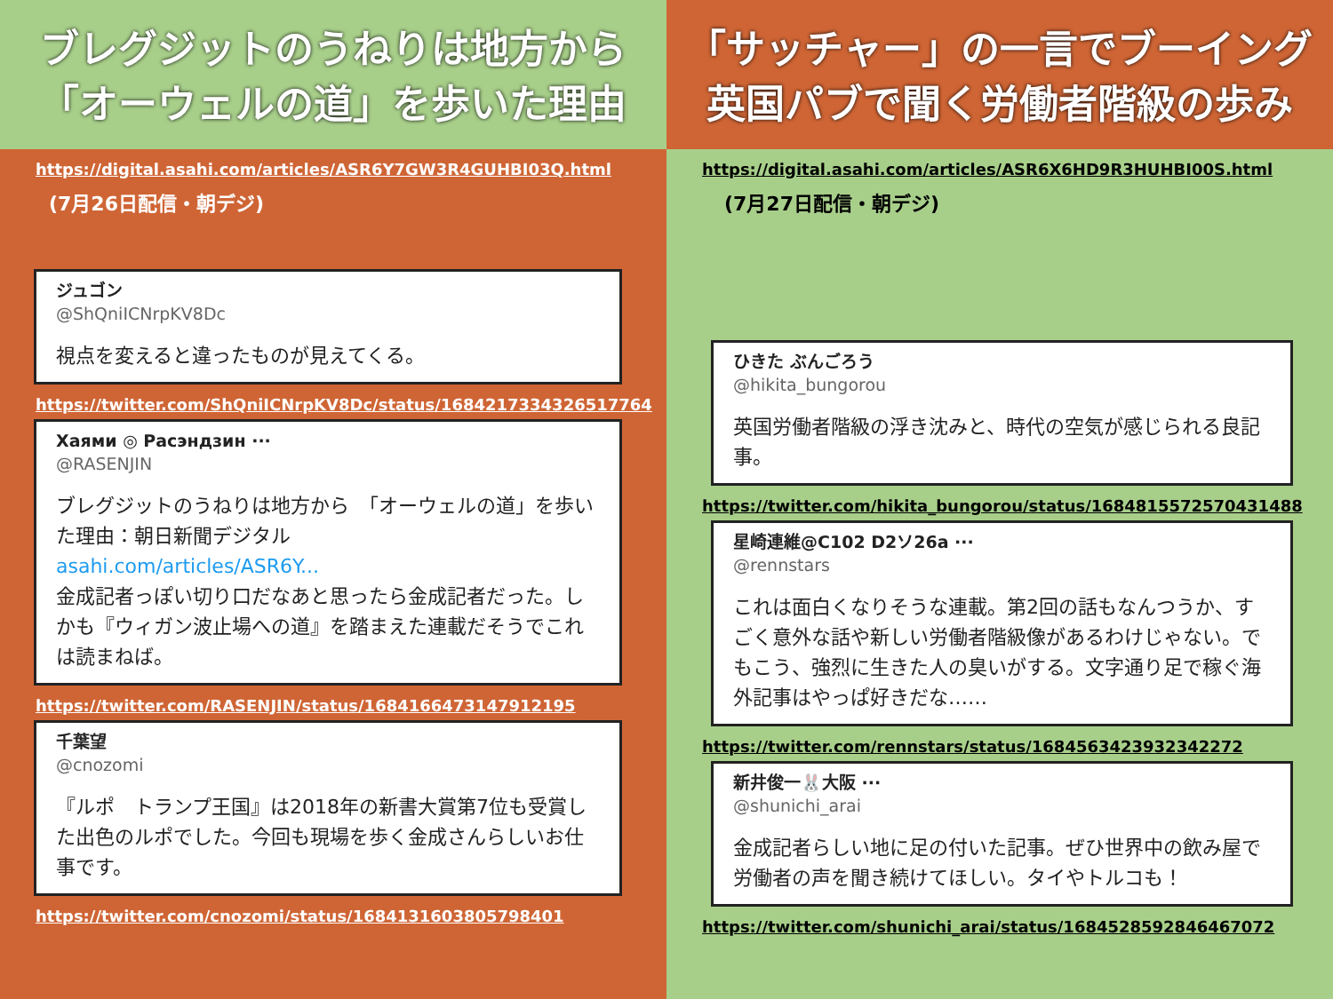ブレグジットのうねりは地方から
「オーウェルの道」を歩いた理由
https://digital.asahi.com/articles/ASR6Y7GW3R4GUHBI03Q.html
(7月26日配信・朝デジ)
ジュゴン
@ShQniICNrpKV8Dc
視点を変えると違ったものが見えてくる。
https://twitter.com/ShQniICNrpKV8Dc/status/1684217334326517764
Хаями ◎ Расэндзин ···
@RASENJIN
ブレグジットのうねりは地方から　「オーウェルの道」を歩いた理由：朝日新聞デジタル
asahi.com/articles/ASR6Y...
金成記者っぽい切り口だなあと思ったら金成記者だった。しかも『ウィガン波止場への道』を踏まえた連載だそうでこれは読まねば。
https://twitter.com/RASENJIN/status/1684166473147912195
千葉望
@cnozomi
『ルポ　トランプ王国』は2018年の新書大賞第7位も受賞した出色のルポでした。今回も現場を歩く金成さんらしいお仕事です。
https://twitter.com/cnozomi/status/1684131603805798401
「サッチャー」の一言でブーイング
英国パブで聞く労働者階級の歩み
https://digital.asahi.com/articles/ASR6X6HD9R3HUHBI00S.html
(7月27日配信・朝デジ)
ひきた ぶんごろう
@hikita_bungorou
英国労働者階級の浮き沈みと、時代の空気が感じられる良記事。
https://twitter.com/hikita_bungorou/status/1684815572570431488
星崎連維@C102 D2ソ26a ···
@rennstars
これは面白くなりそうな連載。第2回の話もなんつうか、すごく意外な話や新しい労働者階級像があるわけじゃない。でもこう、強烈に生きた人の臭いがする。文字通り足で稼ぐ海外記事はやっぱ好きだな……
https://twitter.com/rennstars/status/1684563423932342272
新井俊一🐰大阪 ···
@shunichi_arai
金成記者らしい地に足の付いた記事。ぜひ世界中の飲み屋で労働者の声を聞き続けてほしい。タイやトルコも！
https://twitter.com/shunichi_arai/status/1684528592846467072